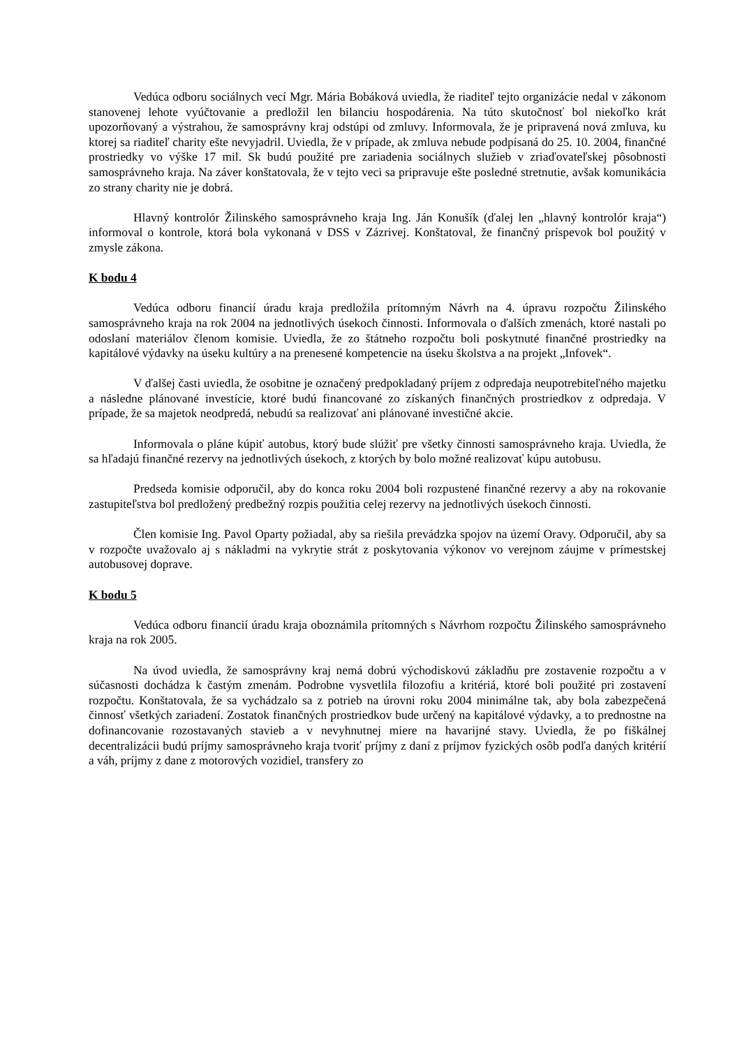Vedúca odboru sociálnych vecí Mgr. Mária Bobáková uviedla, že riaditeľ tejto organizácie nedal v zákonom stanovenej lehote vyúčtovanie a predložil len bilanciu hospodárenia. Na túto skutočnosť bol niekoľko krát upozorňovaný a výstrahou, že samosprávny kraj odstúpi od zmluvy. Informovala, že je pripravená nová zmluva, ku ktorej sa riaditeľ charity ešte nevyjadril. Uviedla, že v prípade, ak zmluva nebude podpísaná do 25. 10. 2004, finančné prostriedky vo výške 17 mil. Sk budú použité pre zariadenia sociálnych služieb v zriaďovateľskej pôsobnosti samosprávneho kraja. Na záver konštatovala, že v tejto veci sa pripravuje ešte posledné stretnutie, avšak komunikácia zo strany charity nie je dobrá.
Hlavný kontrolór Žilinského samosprávneho kraja Ing. Ján Konušík (ďalej len „hlavný kontrolór kraja“) informoval o kontrole, ktorá bola vykonaná v DSS v Zázrivej. Konštatoval, že finančný príspevok bol použitý v zmysle zákona.
K bodu 4
Vedúca odboru financií úradu kraja predložila prítomným Návrh na 4. úpravu rozpočtu Žilinského samosprávneho kraja na rok 2004 na jednotlivých úsekoch činnosti. Informovala o ďalších zmenách, ktoré nastali po odoslaní materiálov členom komisie. Uviedla, že zo štátneho rozpočtu boli poskytnuté finančné prostriedky na kapitálové výdavky na úseku kultúry a na prenesené kompetencie na úseku školstva a na projekt „Infovek“.
V ďalšej časti uviedla, že osobitne je označený predpokladaný príjem z odpredaja neupotrebiteľného majetku a následne plánované investície, ktoré budú financované zo získaných finančných prostriedkov z odpredaja. V prípade, že sa majetok neodpredá, nebudú sa realizovať ani plánované investičné akcie.
Informovala o pláne kúpiť autobus, ktorý bude slúžiť pre všetky činnosti samosprávneho kraja. Uviedla, že sa hľadajú finančné rezervy na jednotlivých úsekoch, z ktorých by bolo možné realizovať kúpu autobusu.
Predseda komisie odporučil, aby do konca roku 2004 boli rozpustené finančné rezervy a aby na rokovanie zastupiteľstva bol predložený predbežný rozpis použitia celej rezervy na jednotlivých úsekoch činnosti.
Člen komisie Ing. Pavol Oparty požiadal, aby sa riešila prevádzka spojov na území Oravy. Odporučil, aby sa v rozpočte uvažovalo aj s nákladmi na vykrytie strát z poskytovania výkonov vo verejnom záujme v prímestskej autobusovej doprave.
K bodu 5
Vedúca odboru financií úradu kraja oboznámila prítomných s Návrhom rozpočtu Žilinského samosprávneho kraja na rok 2005.
Na úvod uviedla, že samosprávny kraj nemá dobrú východiskovú základňu pre zostavenie rozpočtu a v súčasnosti dochádza k častým zmenám. Podrobne vysvetlila filozofiu a kritériá, ktoré boli použité pri zostavení rozpočtu. Konštatovala, že sa vychádzalo sa z potrieb na úrovni roku 2004 minimálne tak, aby bola zabezpečená činnosť všetkých zariadení. Zostatok finančných prostriedkov bude určený na kapitálové výdavky, a to prednostne na dofinancovanie rozostavaných stavieb a v nevyhnutnej miere na havarijné stavy. Uviedla, že po fiškálnej decentralizácii budú príjmy samosprávneho kraja tvoriť príjmy z daní z príjmov fyzických osôb podľa daných kritérií a váh, príjmy z dane z motorových vozidiel, transfery zo